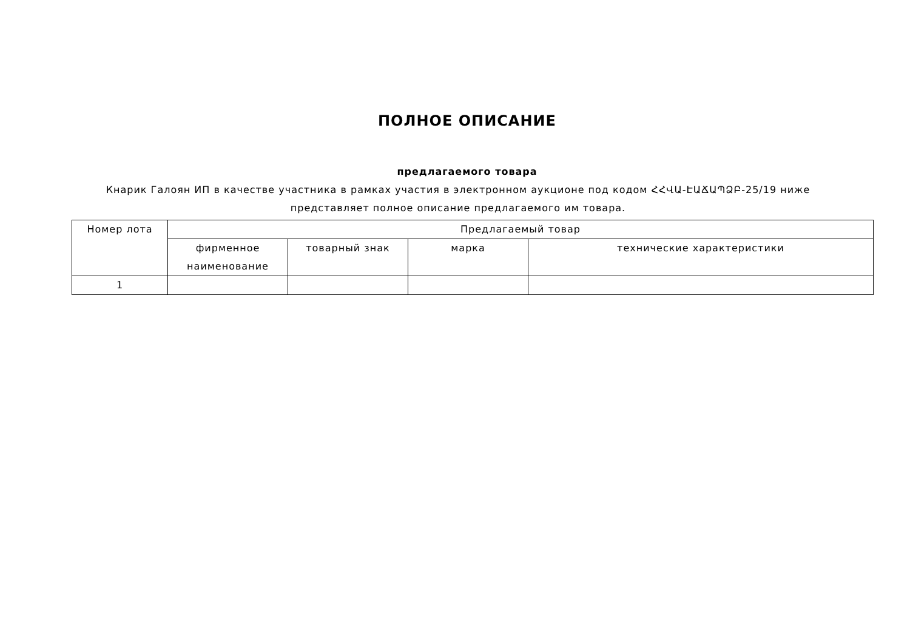ПОЛНОЕ ОПИСАНИЕ
предлагаемого товара
Кнарик Галоян ИП в качестве участника в рамках участия в электронном аукционе под кодом ՀՀՎԱ-ԷԱՃԱՊՁԲ-25/19 ниже представляет полное описание предлагаемого им товара.
| Номер лота | Предлагаемый товар | | | |
| --- | --- | --- | --- | --- |
| | фирменное наименование | товарный знак | марка | технические характеристики |
| 1 | | | | |